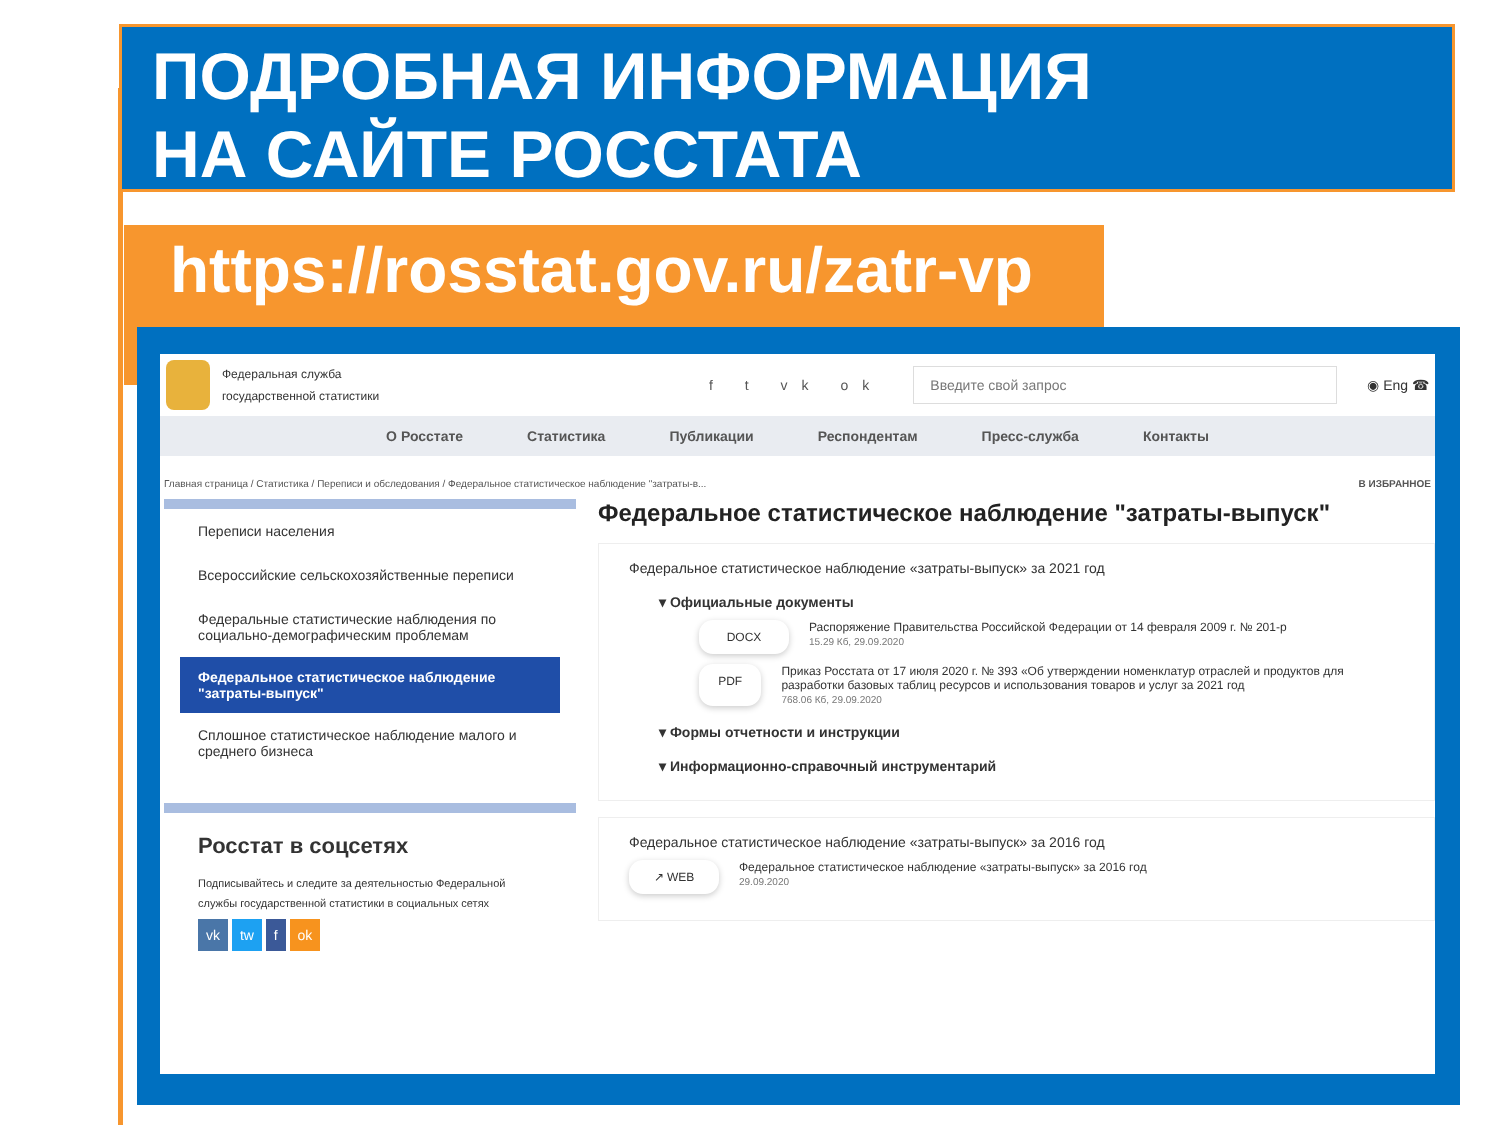ПОДРОБНАЯ ИНФОРМАЦИЯ
НА САЙТЕ РОССТАТА
https://rosstat.gov.ru/zatr-vp
Федеральная служба
государственной статистики
f t vk ok
Введите свой запрос
◉ Eng ☎
О Росстате Статистика Публикации Респондентам Пресс-служба Контакты
Главная страница / Статистика / Переписи и обследования / Федеральное статистическое наблюдение "затраты-в... В ИЗБРАННОЕ
Переписи населения
Всероссийские сельскохозяйственные переписи
Федеральные статистические наблюдения по социально-демографическим проблемам
Федеральное статистическое наблюдение "затраты-выпуск"
Сплошное статистическое наблюдение малого и среднего бизнеса
Росстат в соцсетях
Подписывайтесь и следите за деятельностью Федеральной службы государственной статистики в социальных сетях
vk tw f ok
Федеральное статистическое наблюдение "затраты-выпуск"
Федеральное статистическое наблюдение «затраты-выпуск» за 2021 год
▾ Официальные документы
DOCX
Распоряжение Правительства Российской Федерации от 14 февраля 2009 г. № 201-р
15.29 Кб, 29.09.2020
PDF
Приказ Росстата от 17 июля 2020 г. № 393 «Об утверждении номенклатур отраслей и продуктов для разработки базовых таблиц ресурсов и использования товаров и услуг за 2021 год
768.06 Кб, 29.09.2020
▾ Формы отчетности и инструкции
▾ Информационно-справочный инструментарий
Федеральное статистическое наблюдение «затраты-выпуск» за 2016 год
↗ WEB
Федеральное статистическое наблюдение «затраты-выпуск» за 2016 год
29.09.2020